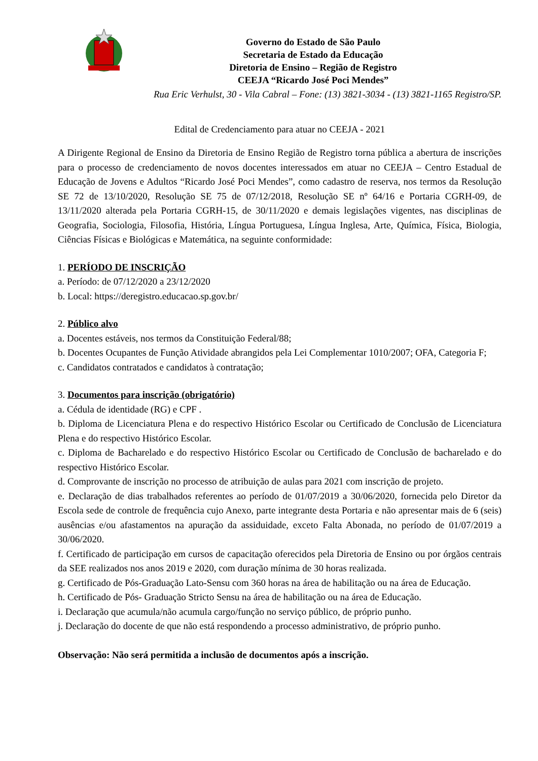Governo do Estado de São Paulo
Secretaria de Estado da Educação
Diretoria de Ensino – Região de Registro
CEEJA “Ricardo José Poci Mendes”
Rua Eric Verhulst, 30 - Vila Cabral – Fone: (13) 3821-3034 - (13) 3821-1165 Registro/SP.
Edital de Credenciamento para atuar no CEEJA - 2021
A Dirigente Regional de Ensino da Diretoria de Ensino Região de Registro torna pública a abertura de inscrições para o processo de credenciamento de novos docentes interessados em atuar no CEEJA – Centro Estadual de Educação de Jovens e Adultos “Ricardo José Poci Mendes”, como cadastro de reserva, nos termos da Resolução SE 72 de 13/10/2020, Resolução SE 75 de 07/12/2018, Resolução SE nº 64/16 e Portaria CGRH-09, de 13/11/2020 alterada pela Portaria CGRH-15, de 30/11/2020 e demais legislações vigentes, nas disciplinas de Geografia, Sociologia, Filosofia, História, Língua Portuguesa, Língua Inglesa, Arte, Química, Física, Biologia, Ciências Físicas e Biológicas e Matemática, na seguinte conformidade:
1. PERÍODO DE INSCRIÇÃO
a. Período: de 07/12/2020 a 23/12/2020
b. Local: https://deregistro.educacao.sp.gov.br/
2. Público alvo
a. Docentes estáveis, nos termos da Constituição Federal/88;
b. Docentes Ocupantes de Função Atividade abrangidos pela Lei Complementar 1010/2007; OFA, Categoria F;
c. Candidatos contratados e candidatos à contratação;
3. Documentos para inscrição (obrigatório)
a. Cédula de identidade (RG) e CPF .
b. Diploma de Licenciatura Plena e do respectivo Histórico Escolar ou Certificado de Conclusão de Licenciatura Plena e do respectivo Histórico Escolar.
c. Diploma de Bacharelado e do respectivo Histórico Escolar ou Certificado de Conclusão de bacharelado e do respectivo Histórico Escolar.
d. Comprovante de inscrição no processo de atribuição de aulas para 2021 com inscrição de projeto.
e. Declaração de dias trabalhados referentes ao período de 01/07/2019 a 30/06/2020, fornecida pelo Diretor da Escola sede de controle de frequência cujo Anexo, parte integrante desta Portaria e não apresentar mais de 6 (seis) ausências e/ou afastamentos na apuração da assiduidade, exceto Falta Abonada, no período de 01/07/2019 a 30/06/2020.
f. Certificado de participação em cursos de capacitação oferecidos pela Diretoria de Ensino ou por órgãos centrais da SEE realizados nos anos 2019 e 2020, com duração mínima de 30 horas realizada.
g. Certificado de Pós-Graduação Lato-Sensu com 360 horas na área de habilitação ou na área de Educação.
h. Certificado de Pós- Graduação Stricto Sensu na área de habilitação ou na área de Educação.
i. Declaração que acumula/não acumula cargo/função no serviço público, de próprio punho.
j. Declaração do docente de que não está respondendo a processo administrativo, de próprio punho.
Observação: Não será permitida a inclusão de documentos após a inscrição.